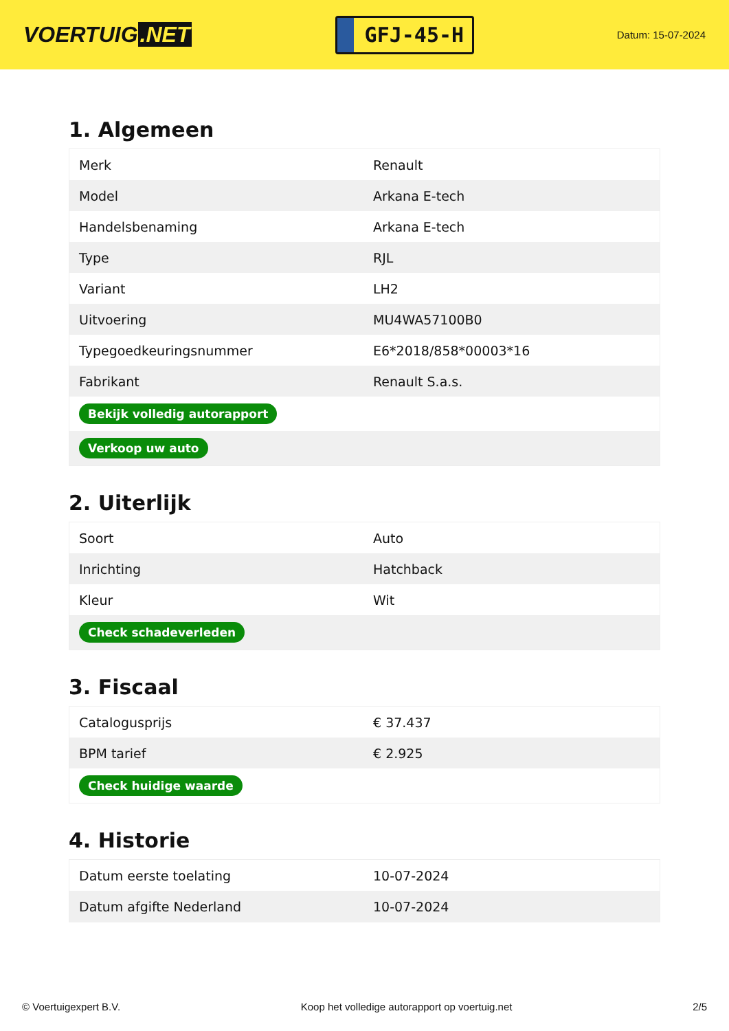VOERTUIG.NET
GFJ-45-H
Datum: 15-07-2024
1. Algemeen
| Merk | Renault |
| Model | Arkana E-tech |
| Handelsbenaming | Arkana E-tech |
| Type | RJL |
| Variant | LH2 |
| Uitvoering | MU4WA57100B0 |
| Typegoedkeuringsnummer | E6*2018/858*00003*16 |
| Fabrikant | Renault S.a.s. |
| Bekijk volledig autorapport | |
| Verkoop uw auto | |
2. Uiterlijk
| Soort | Auto |
| Inrichting | Hatchback |
| Kleur | Wit |
| Check schadeverleden | |
3. Fiscaal
| Catalogusprijs | € 37.437 |
| BPM tarief | € 2.925 |
| Check huidige waarde | |
4. Historie
| Datum eerste toelating | 10-07-2024 |
| Datum afgifte Nederland | 10-07-2024 |
© Voertuigexpert B.V. Koop het volledige autorapport op voertuig.net 2/5